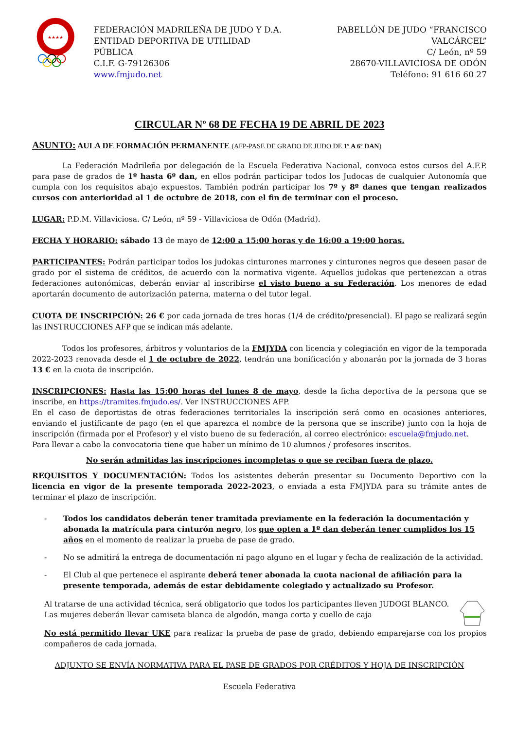★★★★
FEDERACIÓN MADRILEÑA DE JUDO Y D.A.
ENTIDAD DEPORTIVA DE UTILIDAD PÚBLICA
C.I.F. G-79126306
www.fmjudo.net
PABELLÓN DE JUDO “FRANCISCO VALCÁRCEL”
C/ León, nº 59
28670-VILLAVICIOSA DE ODÓN
Teléfono: 91 616 60 27
CIRCULAR Nº 68 DE FECHA 19 DE ABRIL DE 2023
ASUNTO: AULA DE FORMACIÓN PERMANENTE (AFP-PASE DE GRADO DE JUDO DE 1º A 6º DAN)
La Federación Madrileña por delegación de la Escuela Federativa Nacional, convoca estos cursos del A.F.P. para pase de grados de 1º hasta 6º dan, en ellos podrán participar todos los Judocas de cualquier Autonomía que cumpla con los requisitos abajo expuestos. También podrán participar los 7º y 8º danes que tengan realizados cursos con anterioridad al 1 de octubre de 2018, con el fin de terminar con el proceso.
LUGAR: P.D.M. Villaviciosa. C/ León, nº 59 - Villaviciosa de Odón (Madrid).
FECHA Y HORARIO: sábado 13 de mayo de 12:00 a 15:00 horas y de 16:00 a 19:00 horas.
PARTICIPANTES: Podrán participar todos los judokas cinturones marrones y cinturones negros que deseen pasar de grado por el sistema de créditos, de acuerdo con la normativa vigente. Aquellos judokas que pertenezcan a otras federaciones autonómicas, deberán enviar al inscribirse el visto bueno a su Federación. Los menores de edad aportarán documento de autorización paterna, materna o del tutor legal.
CUOTA DE INSCRIPCIÓN: 26 € por cada jornada de tres horas (1/4 de crédito/presencial). El pago se realizará según las INSTRUCCIONES AFP que se indican más adelante.
Todos los profesores, árbitros y voluntarios de la FMJYDA con licencia y colegiación en vigor de la temporada 2022-2023 renovada desde el 1 de octubre de 2022, tendrán una bonificación y abonarán por la jornada de 3 horas 13 € en la cuota de inscripción.
INSCRIPCIONES: Hasta las 15:00 horas del lunes 8 de mayo, desde la ficha deportiva de la persona que se inscribe, en https://tramites.fmjudo.es/. Ver INSTRUCCIONES AFP.
En el caso de deportistas de otras federaciones territoriales la inscripción será como en ocasiones anteriores, enviando el justificante de pago (en el que aparezca el nombre de la persona que se inscribe) junto con la hoja de inscripción (firmada por el Profesor) y el visto bueno de su federación, al correo electrónico: escuela@fmjudo.net.
Para llevar a cabo la convocatoria tiene que haber un mínimo de 10 alumnos / profesores inscritos.
No serán admitidas las inscripciones incompletas o que se reciban fuera de plazo.
REQUISITOS Y DOCUMENTACIÓN: Todos los asistentes deberán presentar su Documento Deportivo con la licencia en vigor de la presente temporada 2022-2023, o enviada a esta FMJYDA para su trámite antes de terminar el plazo de inscripción.
- Todos los candidatos deberán tener tramitada previamente en la federación la documentación y abonada la matrícula para cinturón negro, los que opten a 1º dan deberán tener cumplidos los 15 años en el momento de realizar la prueba de pase de grado.
- No se admitirá la entrega de documentación ni pago alguno en el lugar y fecha de realización de la actividad.
- El Club al que pertenece el aspirante deberá tener abonada la cuota nacional de afiliación para la presente temporada, además de estar debidamente colegiado y actualizado su Profesor.
Al tratarse de una actividad técnica, será obligatorio que todos los participantes lleven JUDOGI BLANCO.
Las mujeres deberán llevar camiseta blanca de algodón, manga corta y cuello de caja
No está permitido llevar UKE para realizar la prueba de pase de grado, debiendo emparejarse con los propios compañeros de cada jornada.
ADJUNTO SE ENVÍA NORMATIVA PARA EL PASE DE GRADOS POR CRÉDITOS Y HOJA DE INSCRIPCIÓN
Escuela Federativa